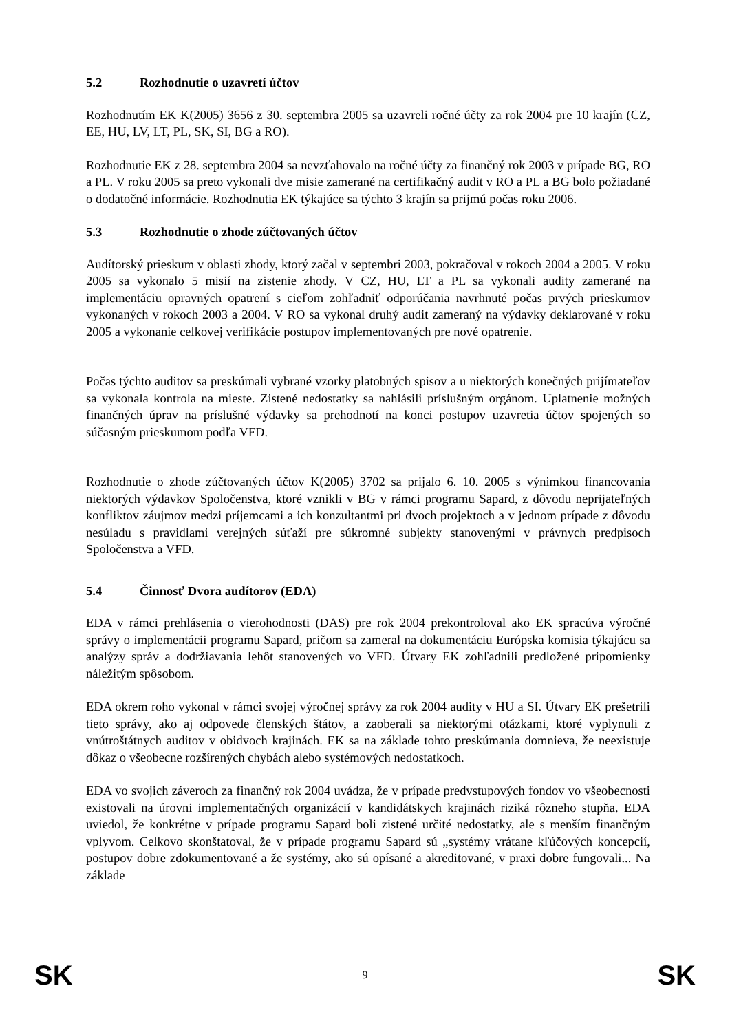5.2 Rozhodnutie o uzavretí účtov
Rozhodnutím EK K(2005) 3656 z 30. septembra 2005 sa uzavreli ročné účty za rok 2004 pre 10 krajín (CZ, EE, HU, LV, LT, PL, SK, SI, BG a RO).
Rozhodnutie EK z 28. septembra 2004 sa nevzťahovalo na ročné účty za finančný rok 2003 v prípade BG, RO a PL. V roku 2005 sa preto vykonali dve misie zamerané na certifikačný audit v RO a PL a BG bolo požiadané o dodatočné informácie. Rozhodnutia EK týkajúce sa týchto 3 krajín sa prijmú počas roku 2006.
5.3 Rozhodnutie o zhode zúčtovaných účtov
Audítorský prieskum v oblasti zhody, ktorý začal v septembri 2003, pokračoval v rokoch 2004 a 2005. V roku 2005 sa vykonalo 5 misií na zistenie zhody. V CZ, HU, LT a PL sa vykonali audity zamerané na implementáciu opravných opatrení s cieľom zohľadniť odporúčania navrhnuté počas prvých prieskumov vykonaných v rokoch 2003 a 2004. V RO sa vykonal druhý audit zameraný na výdavky deklarované v roku 2005 a vykonanie celkovej verifikácie postupov implementovaných pre nové opatrenie.
Počas týchto auditov sa preskúmali vybrané vzorky platobných spisov a u niektorých konečných prijímateľov sa vykonala kontrola na mieste. Zistené nedostatky sa nahlásili príslušným orgánom. Uplatnenie možných finančných úprav na príslušné výdavky sa prehodnotí na konci postupov uzavretia účtov spojených so súčasným prieskumom podľa VFD.
Rozhodnutie o zhode zúčtovaných účtov K(2005) 3702 sa prijalo 6. 10. 2005 s výnimkou financovania niektorých výdavkov Spoločenstva, ktoré vznikli v BG v rámci programu Sapard, z dôvodu neprijateľných konfliktov záujmov medzi príjemcami a ich konzultantmi pri dvoch projektoch a v jednom prípade z dôvodu nesúladu s pravidlami verejných súťaží pre súkromné subjekty stanovenými v právnych predpisoch Spoločenstva a VFD.
5.4 Činnosť Dvora audítorov (EDA)
EDA v rámci prehlásenia o vierohodnosti (DAS) pre rok 2004 prekontroloval ako EK spracúva výročné správy o implementácii programu Sapard, pričom sa zameral na dokumentáciu Európska komisia týkajúcu sa analýzy správ a dodržiavania lehôt stanovených vo VFD. Útvary EK zohľadnili predložené pripomienky náležitým spôsobom.
EDA okrem roho vykonal v rámci svojej výročnej správy za rok 2004 audity v HU a SI. Útvary EK prešetrili tieto správy, ako aj odpovede členských štátov, a zaoberali sa niektorými otázkami, ktoré vyplynuli z vnútroštátnych auditov v obidvoch krajinách. EK sa na základe tohto preskúmania domnieva, že neexistuje dôkaz o všeobecne rozšírených chybách alebo systémových nedostatkoch.
EDA vo svojich záveroch za finančný rok 2004 uvádza, že v prípade predvstupových fondov vo všeobecnosti existovali na úrovni implementačných organizácií v kandidátskych krajinách riziká rôzneho stupňa. EDA uviedol, že konkrétne v prípade programu Sapard boli zistené určité nedostatky, ale s menším finančným vplyvom. Celkovo skonštatoval, že v prípade programu Sapard sú „systémy vrátane kľúčových koncepcií, postupov dobre zdokumentované a že systémy, ako sú opísané a akreditované, v praxi dobre fungovali... Na základe
SK 9 SK